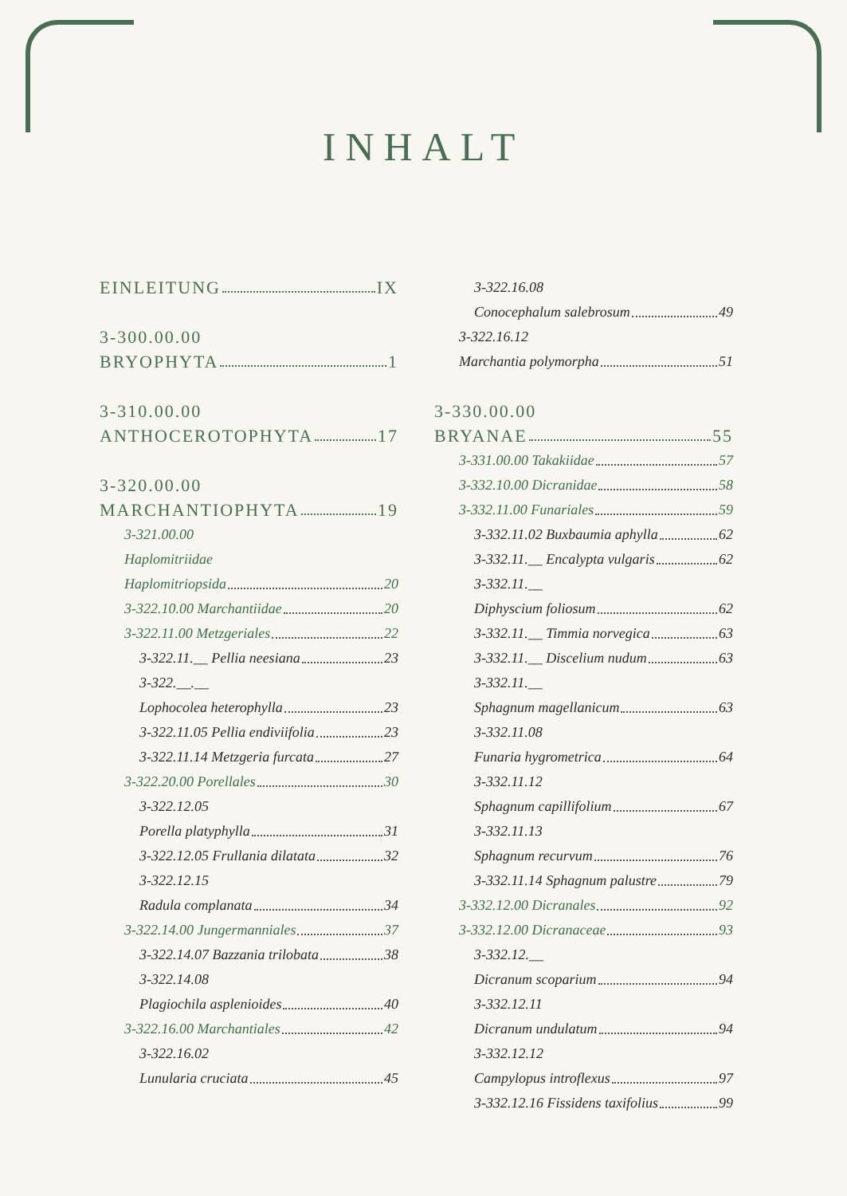INHALT
EINLEITUNG IX
3-300.00.00
BRYOPHYTA 1
3-310.00.00
ANTHOCEROTOPHYTA 17
3-320.00.00
MARCHANTIOPHYTA 19
3-321.00.00
Haplomitriidae
Haplomitriopsida 20
3-322.10.00 Marchantiidae 20
3-322.11.00 Metzgeriales 22
3-322.11.__ Pellia neesiana 23
3-322.__.__
Lophocolea heterophylla 23
3-322.11.05 Pellia endiviifolia 23
3-322.11.14 Metzgeria furcata 27
3-322.20.00 Porellales 30
3-322.12.05
Porella platyphylla 31
3-322.12.05 Frullania dilatata 32
3-322.12.15
Radula complanata 34
3-322.14.00 Jungermanniales 37
3-322.14.07 Bazzania trilobata 38
3-322.14.08
Plagiochila asplenioides 40
3-322.16.00 Marchantiales 42
3-322.16.02
Lunularia cruciata 45
3-322.16.08
Conocephalum salebrosum 49
3-322.16.12
Marchantia polymorpha 51
3-330.00.00
BRYANAE 55
3-331.00.00 Takakiidae 57
3-332.10.00 Dicranidae 58
3-332.11.00 Funariales 59
3-332.11.02 Buxbaumia aphylla 62
3-332.11.__ Encalypta vulgaris 62
3-332.11.__
Diphyscium foliosum 62
3-332.11.__ Timmia norvegica 63
3-332.11.__ Discelium nudum 63
3-332.11.__
Sphagnum magellanicum 63
3-332.11.08
Funaria hygrometrica 64
3-332.11.12
Sphagnum capillifolium 67
3-332.11.13
Sphagnum recurvum 76
3-332.11.14 Sphagnum palustre 79
3-332.12.00 Dicranales 92
3-332.12.00 Dicranaceae 93
3-332.12.__
Dicranum scoparium 94
3-332.12.11
Dicranum undulatum 94
3-332.12.12
Campylopus introflexus 97
3-332.12.16 Fissidens taxifolius 99